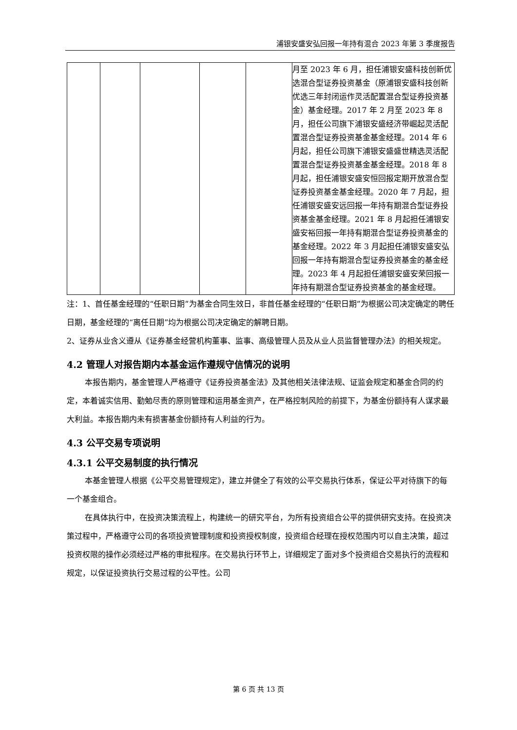浦银安盛安弘回报一年持有混合 2023 年第 3 季度报告
| | | | | | 月至 2023 年 6 月，担任浦银安盛科技创新优选混合型证券投资基金（原浦银安盛科技创新优选三年封闭运作灵活配置混合型证券投资基金）基金经理。2017 年 2 月至 2023 年 8 月，担任公司旗下浦银安盛经济带崛起灵活配置混合型证券投资基金基金经理。2014 年 6 月起，担任公司旗下浦银安盛盛世精选灵活配置混合型证券投资基金基金经理。2018 年 8 月起，担任浦银安盛安恒回报定期开放混合型证券投资基金基金经理。2020 年 7 月起，担任浦银安盛安远回报一年持有期混合型证券投资基金基金经理。2021 年 8 月起担任浦银安盛安裕回报一年持有期混合型证券投资基金的基金经理。2022 年 3 月起担任浦银安盛安弘回报一年持有期混合型证券投资基金的基金经理。2023 年 4 月起担任浦银安盛安荣回报一年持有期混合型证券投资基金的基金经理。 |
注：1、首任基金经理的“任职日期”为基金合同生效日，非首任基金经理的“任职日期”为根据公司决定确定的聘任日期，基金经理的“离任日期”均为根据公司决定确定的解聘日期。
2、证券从业含义遵从《证券基金经营机构董事、监事、高级管理人员及从业人员监督管理办法》的相关规定。
4.2 管理人对报告期内本基金运作遵规守信情况的说明
本报告期内，基金管理人严格遵守《证券投资基金法》及其他相关法律法规、证监会规定和基金合同的约定，本着诚实信用、勤勉尽责的原则管理和运用基金资产，在严格控制风险的前提下，为基金份额持有人谋求最大利益。本报告期内未有损害基金份额持有人利益的行为。
4.3 公平交易专项说明
4.3.1 公平交易制度的执行情况
本基金管理人根据《公平交易管理规定》，建立并健全了有效的公平交易执行体系，保证公平对待旗下的每一个基金组合。
在具体执行中，在投资决策流程上，构建统一的研究平台，为所有投资组合公平的提供研究支持。在投资决策过程中，严格遵守公司的各项投资管理制度和投资授权制度，投资组合经理在授权范围内可以自主决策，超过投资权限的操作必须经过严格的审批程序。在交易执行环节上，详细规定了面对多个投资组合交易执行的流程和规定，以保证投资执行交易过程的公平性。公司
第 6 页 共 13 页